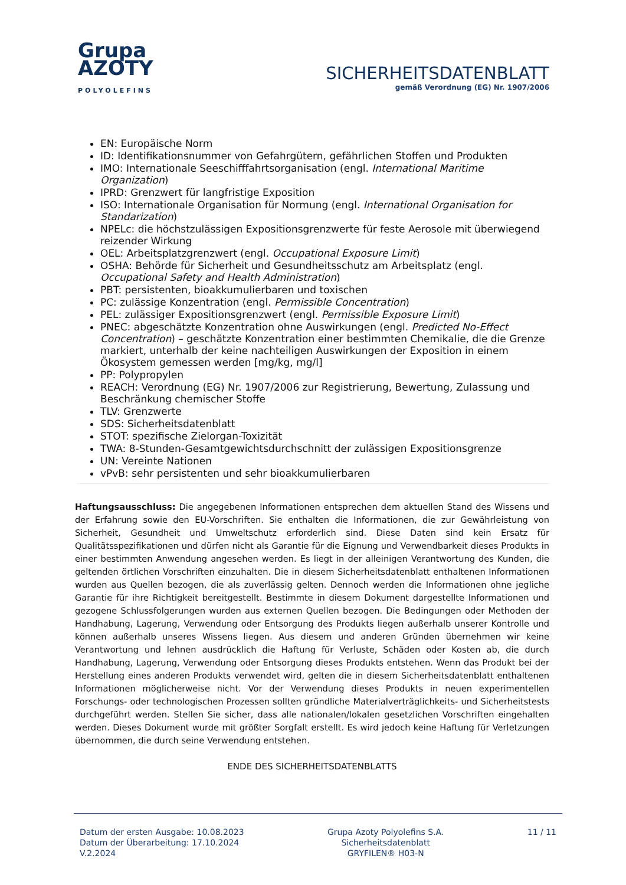Grupa
AZOTY
POLYOLEFINS
SICHERHEITSDATENBLATT
gemäß Verordnung (EG) Nr. 1907/2006
EN: Europäische Norm
ID: Identifikationsnummer von Gefahrgütern, gefährlichen Stoffen und Produkten
IMO: Internationale Seeschifffahrtsorganisation (engl. International Maritime Organization)
IPRD: Grenzwert für langfristige Exposition
ISO: Internationale Organisation für Normung (engl. International Organisation for Standarization)
NPELc: die höchstzulässigen Expositionsgrenzwerte für feste Aerosole mit überwiegend reizender Wirkung
OEL: Arbeitsplatzgrenzwert (engl. Occupational Exposure Limit)
OSHA: Behörde für Sicherheit und Gesundheitsschutz am Arbeitsplatz (engl. Occupational Safety and Health Administration)
PBT: persistenten, bioakkumulierbaren und toxischen
PC: zulässige Konzentration (engl. Permissible Concentration)
PEL: zulässiger Expositionsgrenzwert (engl. Permissible Exposure Limit)
PNEC: abgeschätzte Konzentration ohne Auswirkungen (engl. Predicted No-Effect Concentration) – geschätzte Konzentration einer bestimmten Chemikalie, die die Grenze markiert, unterhalb der keine nachteiligen Auswirkungen der Exposition in einem Ökosystem gemessen werden [mg/kg, mg/l]
PP: Polypropylen
REACH: Verordnung (EG) Nr. 1907/2006 zur Registrierung, Bewertung, Zulassung und Beschränkung chemischer Stoffe
TLV: Grenzwerte
SDS: Sicherheitsdatenblatt
STOT: spezifische Zielorgan-Toxizität
TWA: 8-Stunden-Gesamtgewichtsdurchschnitt der zulässigen Expositionsgrenze
UN: Vereinte Nationen
vPvB: sehr persistenten und sehr bioakkumulierbaren
Haftungsausschluss: Die angegebenen Informationen entsprechen dem aktuellen Stand des Wissens und der Erfahrung sowie den EU-Vorschriften. Sie enthalten die Informationen, die zur Gewährleistung von Sicherheit, Gesundheit und Umweltschutz erforderlich sind. Diese Daten sind kein Ersatz für Qualitätsspezifikationen und dürfen nicht als Garantie für die Eignung und Verwendbarkeit dieses Produkts in einer bestimmten Anwendung angesehen werden. Es liegt in der alleinigen Verantwortung des Kunden, die geltenden örtlichen Vorschriften einzuhalten. Die in diesem Sicherheitsdatenblatt enthaltenen Informationen wurden aus Quellen bezogen, die als zuverlässig gelten. Dennoch werden die Informationen ohne jegliche Garantie für ihre Richtigkeit bereitgestellt. Bestimmte in diesem Dokument dargestellte Informationen und gezogene Schlussfolgerungen wurden aus externen Quellen bezogen. Die Bedingungen oder Methoden der Handhabung, Lagerung, Verwendung oder Entsorgung des Produkts liegen außerhalb unserer Kontrolle und können außerhalb unseres Wissens liegen. Aus diesem und anderen Gründen übernehmen wir keine Verantwortung und lehnen ausdrücklich die Haftung für Verluste, Schäden oder Kosten ab, die durch Handhabung, Lagerung, Verwendung oder Entsorgung dieses Produkts entstehen. Wenn das Produkt bei der Herstellung eines anderen Produkts verwendet wird, gelten die in diesem Sicherheitsdatenblatt enthaltenen Informationen möglicherweise nicht. Vor der Verwendung dieses Produkts in neuen experimentellen Forschungs- oder technologischen Prozessen sollten gründliche Materialverträglichkeits- und Sicherheitstests durchgeführt werden. Stellen Sie sicher, dass alle nationalen/lokalen gesetzlichen Vorschriften eingehalten werden. Dieses Dokument wurde mit größter Sorgfalt erstellt. Es wird jedoch keine Haftung für Verletzungen übernommen, die durch seine Verwendung entstehen.
ENDE DES SICHERHEITSDATENBLATTS
Datum der ersten Ausgabe: 10.08.2023
Datum der Überarbeitung: 17.10.2024
V.2.2024
Grupa Azoty Polyolefins S.A.
Sicherheitsdatenblatt
GRYFILEN® H03-N
11 / 11